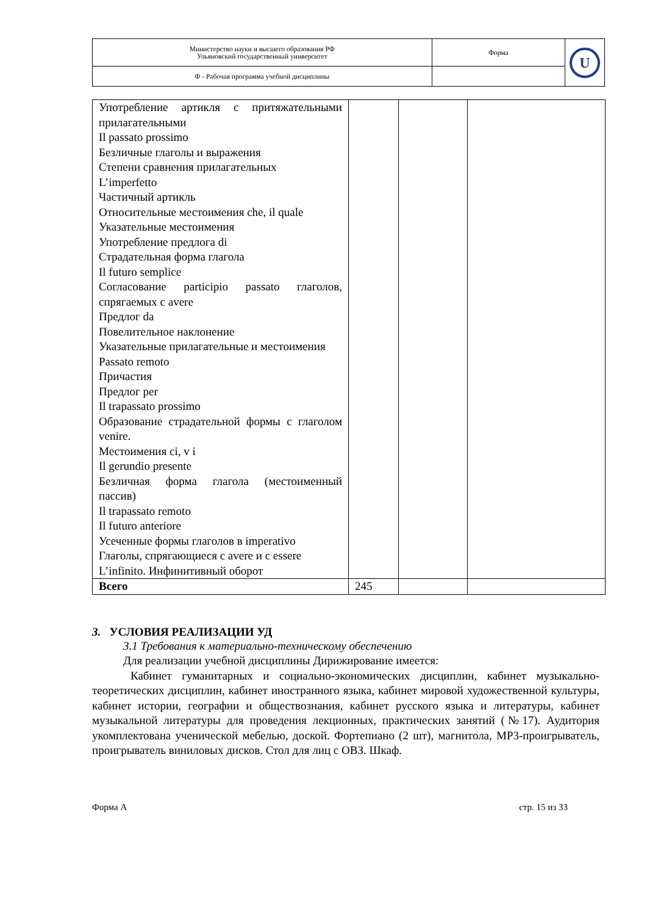| Министерство науки и высшего образования РФ Ульяновский государственный университет | Форма | U |
| Ф - Рабочая программа учебной дисциплины | | |
| Употребление артикля с притяжательными прилагательными Il passato prossimo Безличные глаголы и выражения Степени сравнения прилагательных L’imperfetto Частичный артикль Относительные местоимения che, il quale Указательные местоимения Употребление предлога di Страдательная форма глагола Il futuro semplice Согласование participio passato глаголов, спрягаемых с avere Предлог da Повелительное наклонение Указательные прилагательные и местоимения Passato remoto Причастия Предлог per Il trapassato prossimo Образование страдательной формы с глаголом venire. Местоимения ci, v i Il gerundio presente Безличная форма глагола (местоименный пассив) Il trapassato remoto Il futuro anteriore Усеченные формы глаголов в imperativo Глаголы, спрягающиеся с avere и с essere L’infinito. Инфинитивный оборот | | | |
| Всего | 245 | | |
3. УСЛОВИЯ РЕАЛИЗАЦИИ УД
3.1 Требования к материально-техническому обеспечению
Для реализации учебной дисциплины Дирижирование имеется:
Кабинет гуманитарных и социально-экономических дисциплин, кабинет музыкально-теоретических дисциплин, кабинет иностранного языка, кабинет мировой художественной культуры, кабинет истории, географии и обществознания, кабинет русского языка и литературы, кабинет музыкальной литературы для проведения лекционных, практических занятий (№17). Аудитория укомплектована ученической мебелью, доской. Фортепиано (2 шт), магнитола, MP3-проигрыватель, проигрыватель виниловых дисков. Стол для лиц с ОВЗ. Шкаф.
Форма А стр. 15 из 33